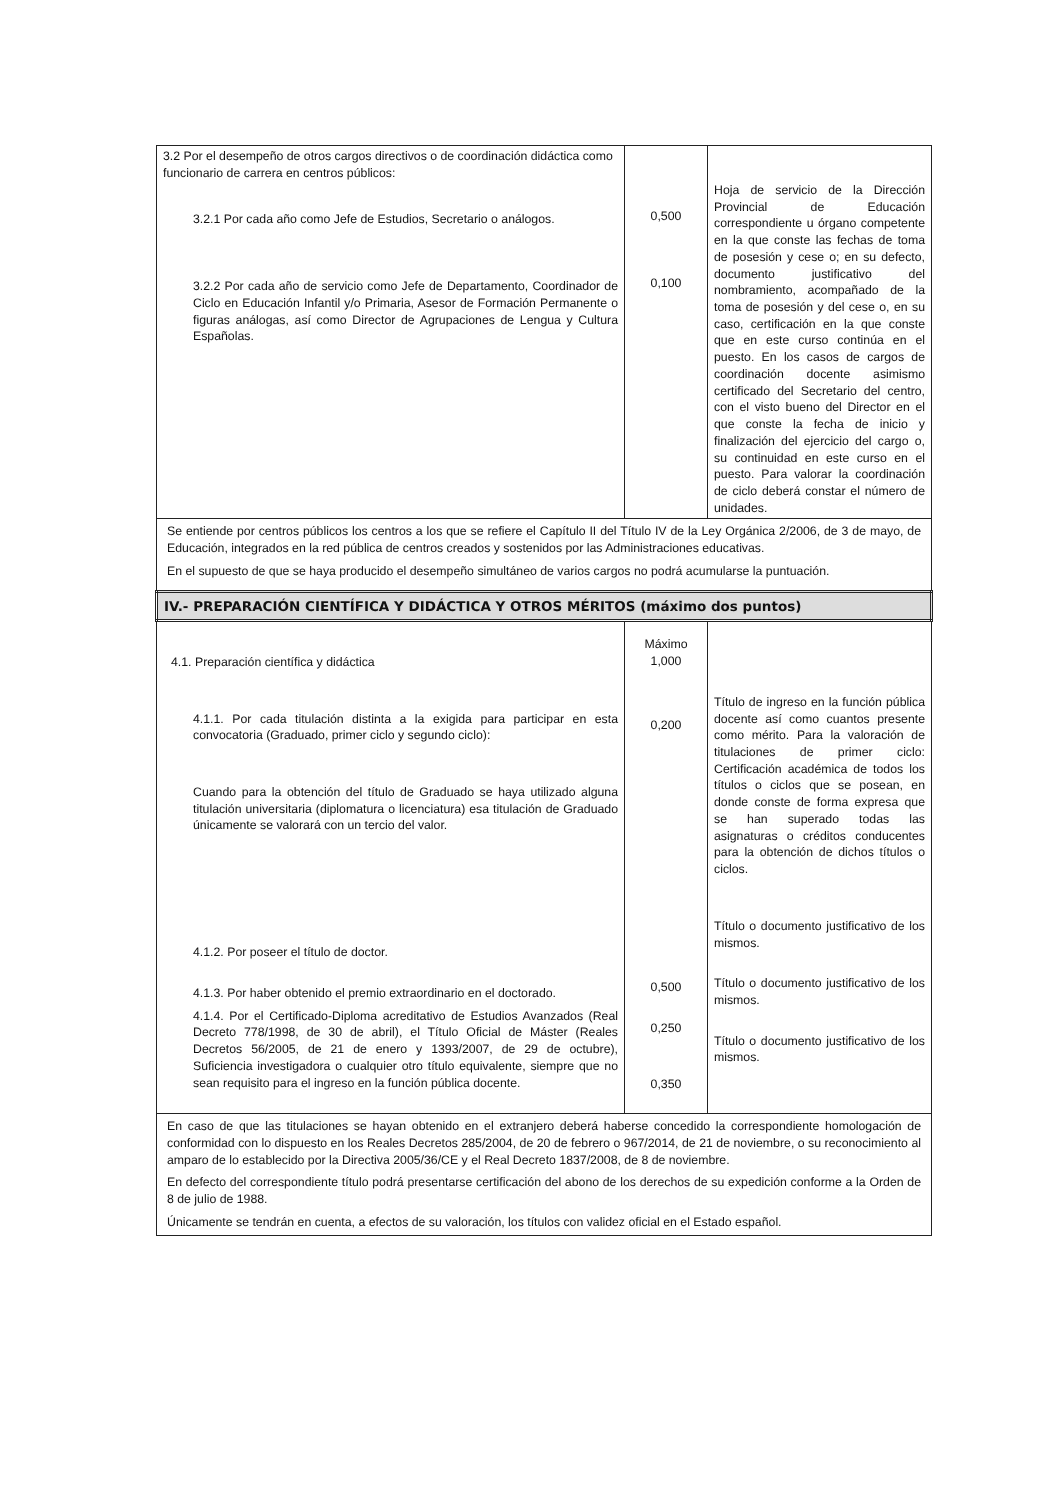| 3.2 Por el desempeño de otros cargos directivos o de coordinación didáctica como funcionario de carrera en centros públicos: 3.2.1 Por cada año como Jefe de Estudios, Secretario o análogos. 3.2.2 Por cada año de servicio como Jefe de Departamento, Coordinador de Ciclo en Educación Infantil y/o Primaria, Asesor de Formación Permanente o figuras análogas, así como Director de Agrupaciones de Lengua y Cultura Españolas. | 0,500 0,100 | Hoja de servicio de la Dirección Provincial de Educación correspondiente u órgano competente en la que conste las fechas de toma de posesión y cese o; en su defecto, documento justificativo del nombramiento, acompañado de la toma de posesión y del cese o, en su caso, certificación en la que conste que en este curso continúa en el puesto. En los casos de cargos de coordinación docente asimismo certificado del Secretario del centro, con el visto bueno del Director en el que conste la fecha de inicio y finalización del ejercicio del cargo o, su continuidad en este curso en el puesto. Para valorar la coordinación de ciclo deberá constar el número de unidades. |
| Se entiende por centros públicos los centros a los que se refiere el Capítulo II del Título IV de la Ley Orgánica 2/2006, de 3 de mayo, de Educación, integrados en la red pública de centros creados y sostenidos por las Administraciones educativas. En el supuesto de que se haya producido el desempeño simultáneo de varios cargos no podrá acumularse la puntuación. | | |
| IV.- PREPARACIÓN CIENTÍFICA Y DIDÁCTICA Y OTROS MÉRITOS (máximo dos puntos) | | |
| 4.1. Preparación científica y didáctica 4.1.1. Por cada titulación distinta a la exigida para participar en esta convocatoria (Graduado, primer ciclo y segundo ciclo): Cuando para la obtención del título de Graduado se haya utilizado alguna titulación universitaria (diplomatura o licenciatura) esa titulación de Graduado únicamente se valorará con un tercio del valor. 4.1.2. Por poseer el título de doctor. 4.1.3. Por haber obtenido el premio extraordinario en el doctorado. 4.1.4. Por el Certificado-Diploma acreditativo de Estudios Avanzados (Real Decreto 778/1998, de 30 de abril), el Título Oficial de Máster (Reales Decretos 56/2005, de 21 de enero y 1393/2007, de 29 de octubre), Suficiencia investigadora o cualquier otro título equivalente, siempre que no sean requisito para el ingreso en la función pública docente. | Máximo 1,000 0,200 0,500 0,250 0,350 | Título de ingreso en la función pública docente así como cuantos presente como mérito. Para la valoración de titulaciones de primer ciclo: Certificación académica de todos los títulos o ciclos que se posean, en donde conste de forma expresa que se han superado todas las asignaturas o créditos conducentes para la obtención de dichos títulos o ciclos. Título o documento justificativo de los mismos. Título o documento justificativo de los mismos. Título o documento justificativo de los mismos. |
| En caso de que las titulaciones se hayan obtenido en el extranjero deberá haberse concedido la correspondiente homologación de conformidad con lo dispuesto en los Reales Decretos 285/2004, de 20 de febrero o 967/2014, de 21 de noviembre, o su reconocimiento al amparo de lo establecido por la Directiva 2005/36/CE y el Real Decreto 1837/2008, de 8 de noviembre. En defecto del correspondiente título podrá presentarse certificación del abono de los derechos de su expedición conforme a la Orden de 8 de julio de 1988. Únicamente se tendrán en cuenta, a efectos de su valoración, los títulos con validez oficial en el Estado español. | | |